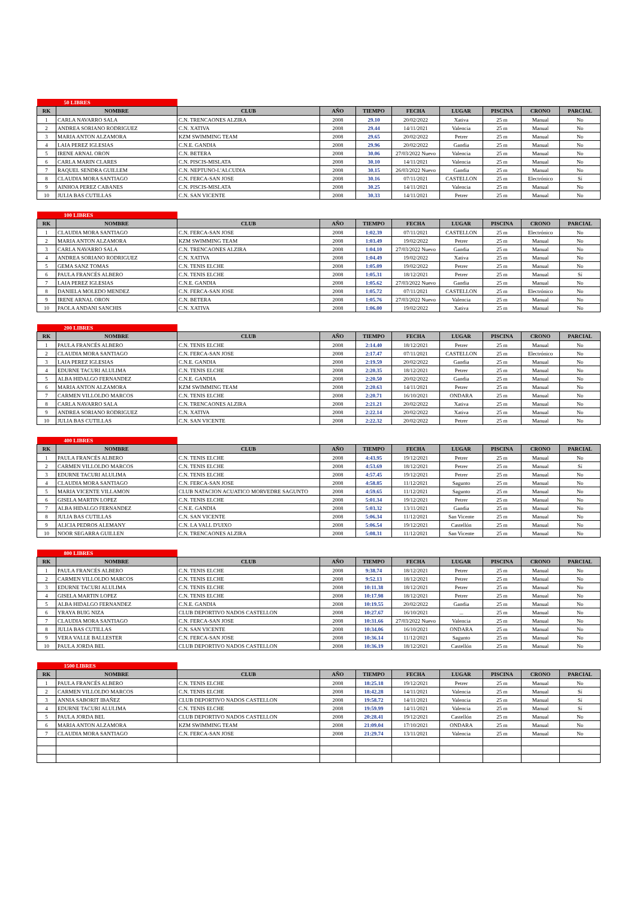| 50 LIBRES | | | | | | | | | |
| RK | NOMBRE | CLUB | AÑO | TIEMPO | FECHA | LUGAR | PISCINA | CRONO | PARCIAL |
| 1 | CARLA NAVARRO SALA | C.N. TRENCAONES ALZIRA | 2008 | 29.10 | 20/02/2022 | Xativa | 25 m | Manual | No |
| 2 | ANDREA SORIANO RODRIGUEZ | C.N. XATIVA | 2008 | 29.44 | 14/11/2021 | Valencia | 25 m | Manual | No |
| 3 | MARIA ANTON ALZAMORA | KZM SWIMMING TEAM | 2008 | 29.65 | 20/02/2022 | Petrer | 25 m | Manual | No |
| 4 | LAIA PEREZ IGLESIAS | C.N.E. GANDIA | 2008 | 29.96 | 20/02/2022 | Gandia | 25 m | Manual | No |
| 5 | IRENE ARNAL ORON | C.N. BETERA | 2008 | 30.06 | 27/03/2022 Nuevo | Valencia | 25 m | Manual | No |
| 6 | CARLA MARIN CLARES | C.N. PISCIS-MISLATA | 2008 | 30.10 | 14/11/2021 | Valencia | 25 m | Manual | No |
| 7 | RAQUEL SENDRA GUILLEM | C.N. NEPTUNO-L'ALCUDIA | 2008 | 30.15 | 26/03/2022 Nuevo | Gandia | 25 m | Manual | No |
| 8 | CLAUDIA MORA SANTIAGO | C.N. FERCA-SAN JOSE | 2008 | 30.16 | 07/11/2021 | CASTELLON | 25 m | Electrónico | Sí |
| 9 | AINHOA PEREZ CABANES | C.N. PISCIS-MISLATA | 2008 | 30.25 | 14/11/2021 | Valencia | 25 m | Manual | No |
| 10 | JULIA BAS CUTILLAS | C.N. SAN VICENTE | 2008 | 30.33 | 14/11/2021 | Petrer | 25 m | Manual | No |
| 100 LIBRES | | | | | | | | | |
| RK | NOMBRE | CLUB | AÑO | TIEMPO | FECHA | LUGAR | PISCINA | CRONO | PARCIAL |
| 1 | CLAUDIA MORA SANTIAGO | C.N. FERCA-SAN JOSE | 2008 | 1:02.39 | 07/11/2021 | CASTELLON | 25 m | Electrónico | No |
| 2 | MARIA ANTON ALZAMORA | KZM SWIMMING TEAM | 2008 | 1:03.49 | 19/02/2022 | Petrer | 25 m | Manual | No |
| 3 | CARLA NAVARRO SALA | C.N. TRENCAONES ALZIRA | 2008 | 1:04.10 | 27/03/2022 Nuevo | Gandia | 25 m | Manual | No |
| 4 | ANDREA SORIANO RODRIGUEZ | C.N. XATIVA | 2008 | 1:04.49 | 19/02/2022 | Xativa | 25 m | Manual | No |
| 5 | GEMA SANZ TOMAS | C.N. TENIS ELCHE | 2008 | 1:05.09 | 19/02/2022 | Petrer | 25 m | Manual | No |
| 6 | PAULA FRANCÉS ALBERO | C.N. TENIS ELCHE | 2008 | 1:05.31 | 18/12/2021 | Petrer | 25 m | Manual | Sí |
| 7 | LAIA PEREZ IGLESIAS | C.N.E. GANDIA | 2008 | 1:05.62 | 27/03/2022 Nuevo | Gandia | 25 m | Manual | No |
| 8 | DANIELA MOLEDO MENDEZ | C.N. FERCA-SAN JOSE | 2008 | 1:05.72 | 07/11/2021 | CASTELLON | 25 m | Electrónico | No |
| 9 | IRENE ARNAL ORON | C.N. BETERA | 2008 | 1:05.76 | 27/03/2022 Nuevo | Valencia | 25 m | Manual | No |
| 10 | PAOLA ANDANI SANCHIS | C.N. XATIVA | 2008 | 1:06.00 | 19/02/2022 | Xativa | 25 m | Manual | No |
| 200 LIBRES | | | | | | | | | |
| RK | NOMBRE | CLUB | AÑO | TIEMPO | FECHA | LUGAR | PISCINA | CRONO | PARCIAL |
| 1 | PAULA FRANCÉS ALBERO | C.N. TENIS ELCHE | 2008 | 2:14.40 | 18/12/2021 | Petrer | 25 m | Manual | No |
| 2 | CLAUDIA MORA SANTIAGO | C.N. FERCA-SAN JOSE | 2008 | 2:17.47 | 07/11/2021 | CASTELLON | 25 m | Electrónico | No |
| 3 | LAIA PEREZ IGLESIAS | C.N.E. GANDIA | 2008 | 2:19.59 | 20/02/2022 | Gandia | 25 m | Manual | No |
| 4 | EDURNE TACURI ALULIMA | C.N. TENIS ELCHE | 2008 | 2:20.35 | 18/12/2021 | Petrer | 25 m | Manual | No |
| 5 | ALBA HIDALGO FERNANDEZ | C.N.E. GANDIA | 2008 | 2:20.50 | 20/02/2022 | Gandia | 25 m | Manual | No |
| 6 | MARIA ANTON ALZAMORA | KZM SWIMMING TEAM | 2008 | 2:20.63 | 14/11/2021 | Petrer | 25 m | Manual | No |
| 7 | CARMEN VILLOLDO MARCOS | C.N. TENIS ELCHE | 2008 | 2:20.71 | 16/10/2021 | ONDARA | 25 m | Manual | No |
| 8 | CARLA NAVARRO SALA | C.N. TRENCAONES ALZIRA | 2008 | 2:21.21 | 20/02/2022 | Xativa | 25 m | Manual | No |
| 9 | ANDREA SORIANO RODRIGUEZ | C.N. XATIVA | 2008 | 2:22.14 | 20/02/2022 | Xativa | 25 m | Manual | No |
| 10 | JULIA BAS CUTILLAS | C.N. SAN VICENTE | 2008 | 2:22.32 | 20/02/2022 | Petrer | 25 m | Manual | No |
| 400 LIBRES | | | | | | | | | |
| RK | NOMBRE | CLUB | AÑO | TIEMPO | FECHA | LUGAR | PISCINA | CRONO | PARCIAL |
| 1 | PAULA FRANCÉS ALBERO | C.N. TENIS ELCHE | 2008 | 4:43.95 | 19/12/2021 | Petrer | 25 m | Manual | No |
| 2 | CARMEN VILLOLDO MARCOS | C.N. TENIS ELCHE | 2008 | 4:53.69 | 18/12/2021 | Petrer | 25 m | Manual | Sí |
| 3 | EDURNE TACURI ALULIMA | C.N. TENIS ELCHE | 2008 | 4:57.45 | 19/12/2021 | Petrer | 25 m | Manual | No |
| 4 | CLAUDIA MORA SANTIAGO | C.N. FERCA-SAN JOSE | 2008 | 4:58.85 | 11/12/2021 | Sagunto | 25 m | Manual | No |
| 5 | MARIA VICENTE VILLAMON | CLUB NATACION ACUATICO MORVEDRE SAGUNTO | 2008 | 4:59.65 | 11/12/2021 | Sagunto | 25 m | Manual | No |
| 6 | GISELA MARTIN LOPEZ | C.N. TENIS ELCHE | 2008 | 5:01.34 | 19/12/2021 | Petrer | 25 m | Manual | No |
| 7 | ALBA HIDALGO FERNANDEZ | C.N.E. GANDIA | 2008 | 5:03.32 | 13/11/2021 | Gandia | 25 m | Manual | No |
| 8 | JULIA BAS CUTILLAS | C.N. SAN VICENTE | 2008 | 5:06.34 | 11/12/2021 | San Vicente | 25 m | Manual | No |
| 9 | ALICIA PEDROS ALEMANY | C.N. LA VALL D'UIXO | 2008 | 5:06.54 | 19/12/2021 | Castellón | 25 m | Manual | No |
| 10 | NOOR SEGARRA GUILLEN | C.N. TRENCAONES ALZIRA | 2008 | 5:08.31 | 11/12/2021 | San Vicente | 25 m | Manual | No |
| 800 LIBRES | | | | | | | | | |
| RK | NOMBRE | CLUB | AÑO | TIEMPO | FECHA | LUGAR | PISCINA | CRONO | PARCIAL |
| 1 | PAULA FRANCÉS ALBERO | C.N. TENIS ELCHE | 2008 | 9:38.74 | 18/12/2021 | Petrer | 25 m | Manual | No |
| 2 | CARMEN VILLOLDO MARCOS | C.N. TENIS ELCHE | 2008 | 9:52.13 | 18/12/2021 | Petrer | 25 m | Manual | No |
| 3 | EDURNE TACURI ALULIMA | C.N. TENIS ELCHE | 2008 | 10:11.38 | 18/12/2021 | Petrer | 25 m | Manual | No |
| 4 | GISELA MARTIN LOPEZ | C.N. TENIS ELCHE | 2008 | 10:17.98 | 18/12/2021 | Petrer | 25 m | Manual | No |
| 5 | ALBA HIDALGO FERNANDEZ | C.N.E. GANDIA | 2008 | 10:19.55 | 20/02/2022 | Gandia | 25 m | Manual | No |
| 6 | YRAYA BUIG NIZA | CLUB DEPORTIVO NADOS CASTELLON | 2008 | 10:27.67 | 16/10/2021 | ... | 25 m | Manual | No |
| 7 | CLAUDIA MORA SANTIAGO | C.N. FERCA-SAN JOSE | 2008 | 10:31.66 | 27/03/2022 Nuevo | Valencia | 25 m | Manual | No |
| 8 | JULIA BAS CUTILLAS | C.N. SAN VICENTE | 2008 | 10:34.06 | 16/10/2021 | ONDARA | 25 m | Manual | No |
| 9 | VERA VALLE BALLESTER | C.N. FERCA-SAN JOSE | 2008 | 10:36.14 | 11/12/2021 | Sagunto | 25 m | Manual | No |
| 10 | PAULA JORDA BEL | CLUB DEPORTIVO NADOS CASTELLON | 2008 | 10:36.19 | 18/12/2021 | Castellón | 25 m | Manual | No |
| 1500 LIBRES | | | | | | | | | |
| RK | NOMBRE | CLUB | AÑO | TIEMPO | FECHA | LUGAR | PISCINA | CRONO | PARCIAL |
| 1 | PAULA FRANCÉS ALBERO | C.N. TENIS ELCHE | 2008 | 18:25.18 | 19/12/2021 | Petrer | 25 m | Manual | No |
| 2 | CARMEN VILLOLDO MARCOS | C.N. TENIS ELCHE | 2008 | 18:42.28 | 14/11/2021 | Valencia | 25 m | Manual | Sí |
| 3 | ANNIA SABORIT IBAÑEZ | CLUB DEPORTIVO NADOS CASTELLON | 2008 | 19:58.72 | 14/11/2021 | Valencia | 25 m | Manual | Sí |
| 4 | EDURNE TACURI ALULIMA | C.N. TENIS ELCHE | 2008 | 19:59.99 | 14/11/2021 | Valencia | 25 m | Manual | Sí |
| 5 | PAULA JORDA BEL | CLUB DEPORTIVO NADOS CASTELLON | 2008 | 20:28.41 | 19/12/2021 | Castellón | 25 m | Manual | No |
| 6 | MARIA ANTON ALZAMORA | KZM SWIMMING TEAM | 2008 | 21:09.04 | 17/10/2021 | ONDARA | 25 m | Manual | No |
| 7 | CLAUDIA MORA SANTIAGO | C.N. FERCA-SAN JOSE | 2008 | 21:29.74 | 13/11/2021 | Valencia | 25 m | Manual | No |